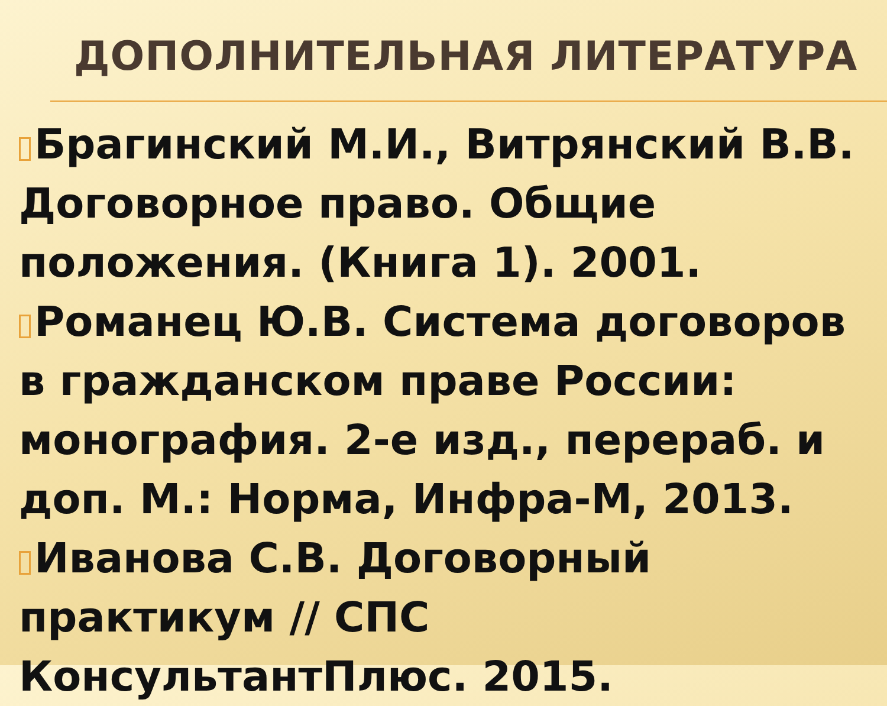ДОПОЛНИТЕЛЬНАЯ ЛИТЕРАТУРА
Брагинский М.И., Витрянский В.В. Договорное право. Общие положения. (Книга 1). 2001.
Романец Ю.В. Система договоров в гражданском праве России: монография. 2-е изд., перераб. и доп. М.: Норма, Инфра-М, 2013.
Иванова С.В. Договорный практикум // СПС КонсультантПлюс. 2015.